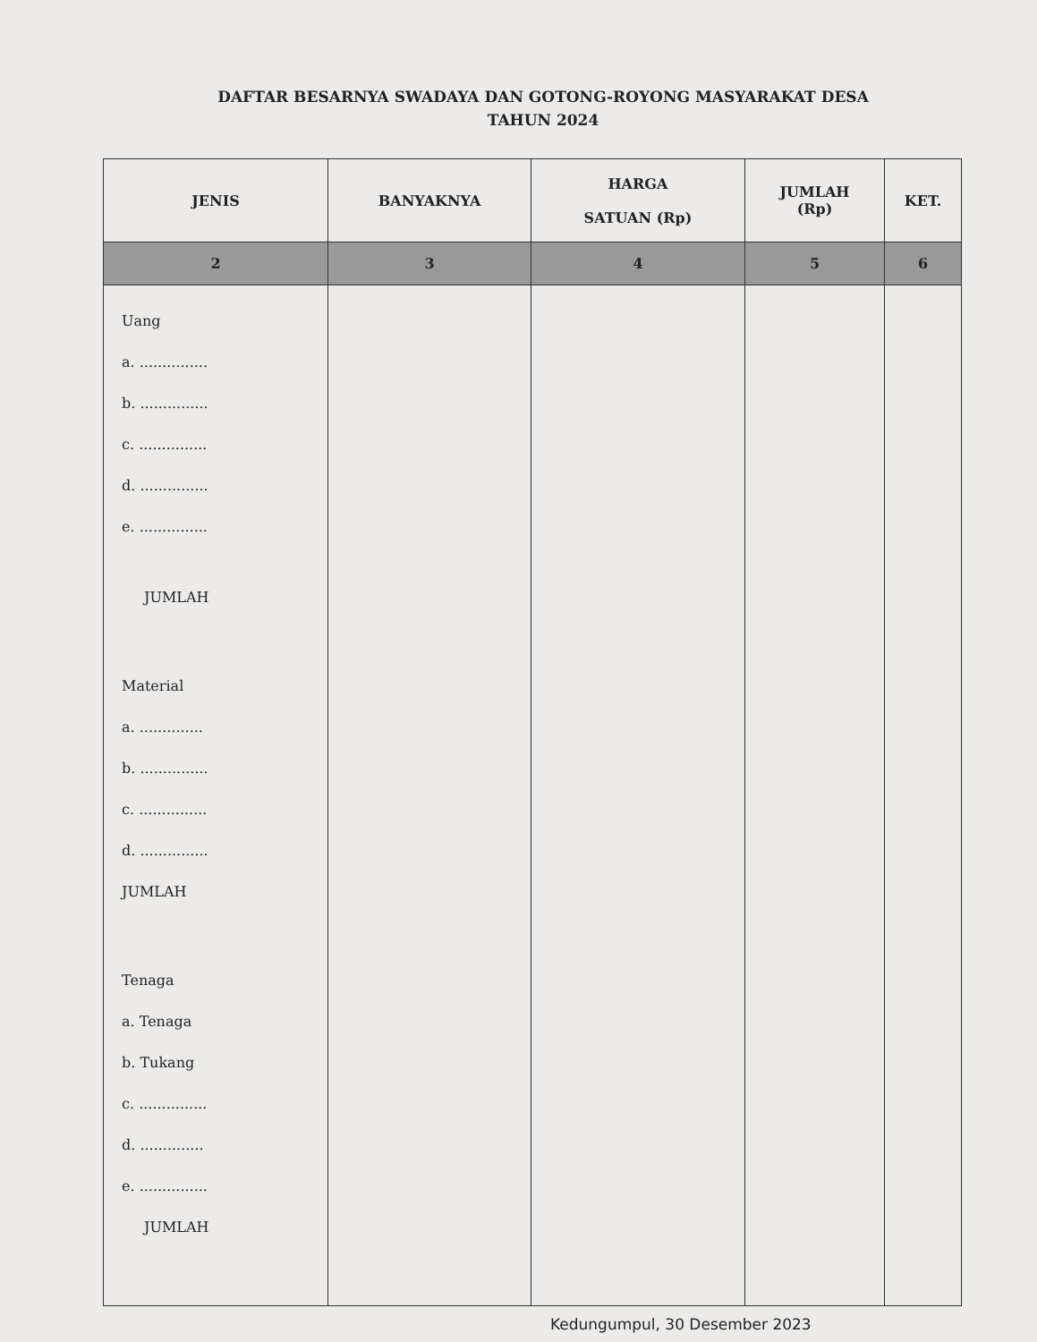DAFTAR BESARNYA SWADAYA DAN GOTONG-ROYONG MASYARAKAT DESA
TAHUN 2024
| JENIS | BANYAKNYA | HARGA SATUAN (Rp) | JUMLAH (Rp) | KET. |
| --- | --- | --- | --- | --- |
| 2 | 3 | 4 | 5 | 6 |
| Uang a. ............... b. ............... c. ............... d. ............... e. ............... JUMLAH Material a. .............. b. ............... c. ............... d. ............... JUMLAH Tenaga a. Tenaga b. Tukang c. ............... d. .............. e. ............... JUMLAH | | | | |
Kedungumpul, 30 Desember 2023